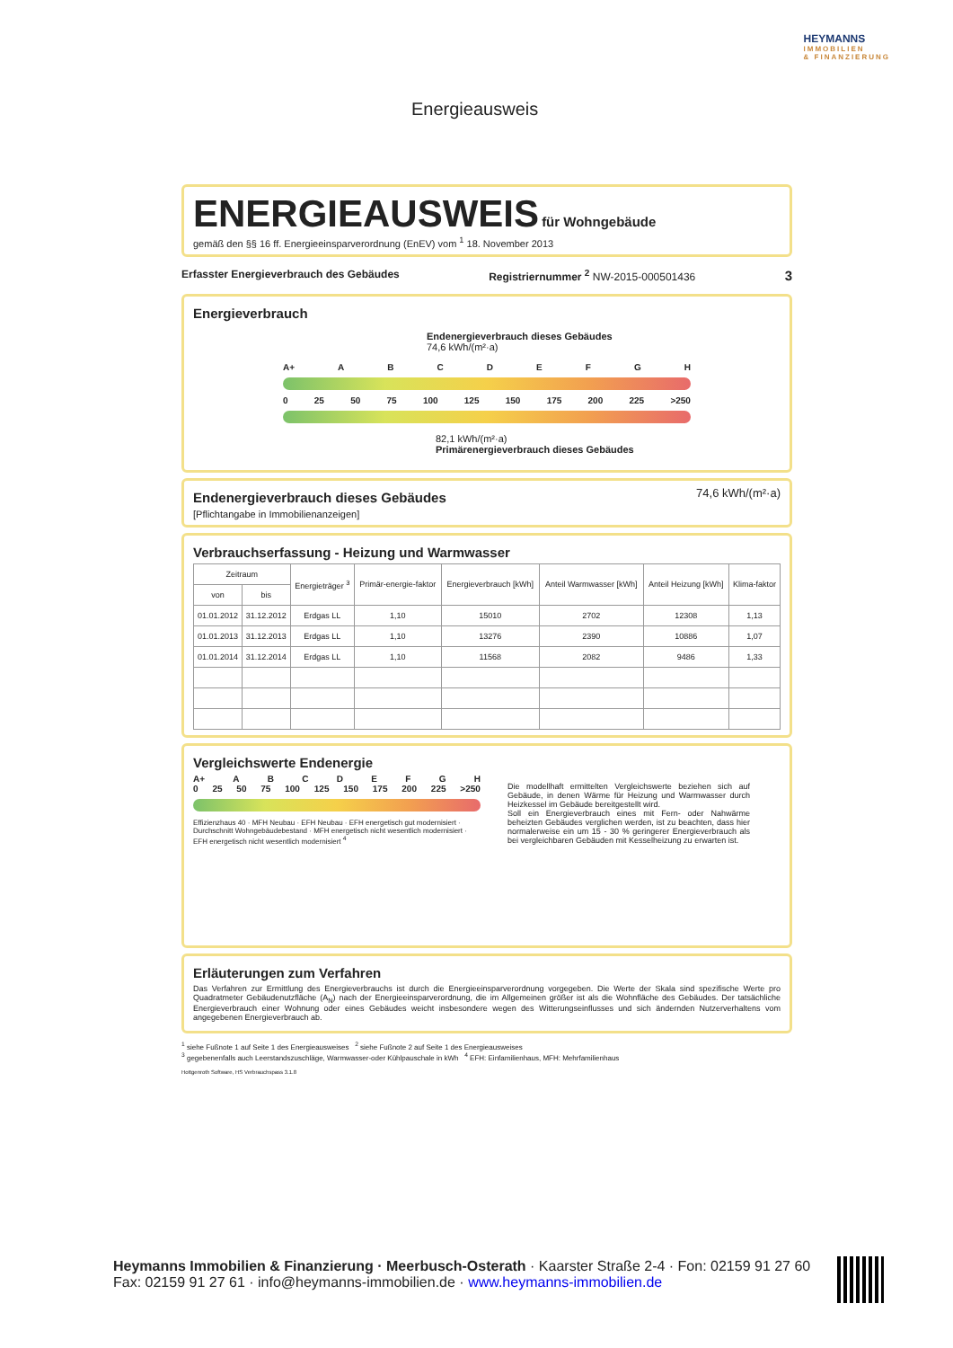Energieausweis
HEYMANNS
IMMOBILIEN
& FINANZIERUNG
ENERGIEAUSWEIS
für Wohngebäude
gemäß den §§ 16 ff. Energieeinsparverordnung (EnEV) vom <sup>1</sup> 18. November 2013
Erfasster Energieverbrauch des Gebäudes Registriernummer <sup>2</sup> NW-2015-000501436 3
Energieverbrauch
Endenergieverbrauch dieses Gebäudes
74,6 kWh/(m²·a)
A+ ABCDEFGH
0 25 50 75 100 125 150 175 200 225 >250
82,1 kWh/(m²·a)
Primärenergieverbrauch dieses Gebäudes
Endenergieverbrauch dieses Gebäudes
[Pflichtangabe in Immobilienanzeigen]
74,6 kWh/(m²·a)
Verbrauchserfassung - Heizung und Warmwasser
| Zeitraum | | Energieträger <sup>3</sup> | Primär-energie-faktor | Energieverbrauch [kWh] | Anteil Warmwasser [kWh] | Anteil Heizung [kWh] | Klima-faktor |
| --- | --- | --- | --- | --- | --- | --- | --- |
| von | bis | | | | | | |
| 01.01.2012 | 31.12.2012 | Erdgas LL | 1,10 | 15010 | 2702 | 12308 | 1,13 |
| 01.01.2013 | 31.12.2013 | Erdgas LL | 1,10 | 13276 | 2390 | 10886 | 1,07 |
| 01.01.2014 | 31.12.2014 | Erdgas LL | 1,10 | 11568 | 2082 | 9486 | 1,33 |
Vergleichswerte Endenergie
A+ ABCDEFGH
0 25 50 75 100 125 150 175 200 225 >250
Effizienzhaus 40 · MFH Neubau · EFH Neubau · EFH energetisch gut modernisiert · Durchschnitt Wohngebäudebestand · MFH energetisch nicht wesentlich modernisiert · EFH energetisch nicht wesentlich modernisiert <sup>4</sup>
Die modellhaft ermittelten Vergleichswerte beziehen sich auf Gebäude, in denen Wärme für Heizung und Warmwasser durch Heizkessel im Gebäude bereitgestellt wird.
Soll ein Energieverbrauch eines mit Fern- oder Nahwärme beheizten Gebäudes verglichen werden, ist zu beachten, dass hier normalerweise ein um 15 - 30 % geringerer Energieverbrauch als bei vergleichbaren Gebäuden mit Kesselheizung zu erwarten ist.
Erläuterungen zum Verfahren
Das Verfahren zur Ermittlung des Energieverbrauchs ist durch die Energieeinsparverordnung vorgegeben. Die Werte der Skala sind spezifische Werte pro Quadratmeter Gebäudenutzfläche (A<sub>N</sub>) nach der Energieeinsparverordnung, die im Allgemeinen größer ist als die Wohnfläche des Gebäudes. Der tatsächliche Energieverbrauch einer Wohnung oder eines Gebäudes weicht insbesondere wegen des Witterungseinflusses und sich ändernden Nutzerverhaltens vom angegebenen Energieverbrauch ab.
<sup>1</sup> siehe Fußnote 1 auf Seite 1 des Energieausweises <sup>2</sup> siehe Fußnote 2 auf Seite 1 des Energieausweises
<sup>3</sup> gegebenenfalls auch Leerstandszuschläge, Warmwasser-oder Kühlpauschale in kWh <sup>4</sup> EFH: Einfamilienhaus, MFH: Mehrfamilienhaus
Hottgenroth Software, HS Verbrauchspass 3.1.8
Heymanns Immobilien & Finanzierung · Meerbusch-Osterath · Kaarster Straße 2-4 · Fon: 02159 91 27 60
Fax: 02159 91 27 61 · info@heymanns-immobilien.de · www.heymanns-immobilien.de